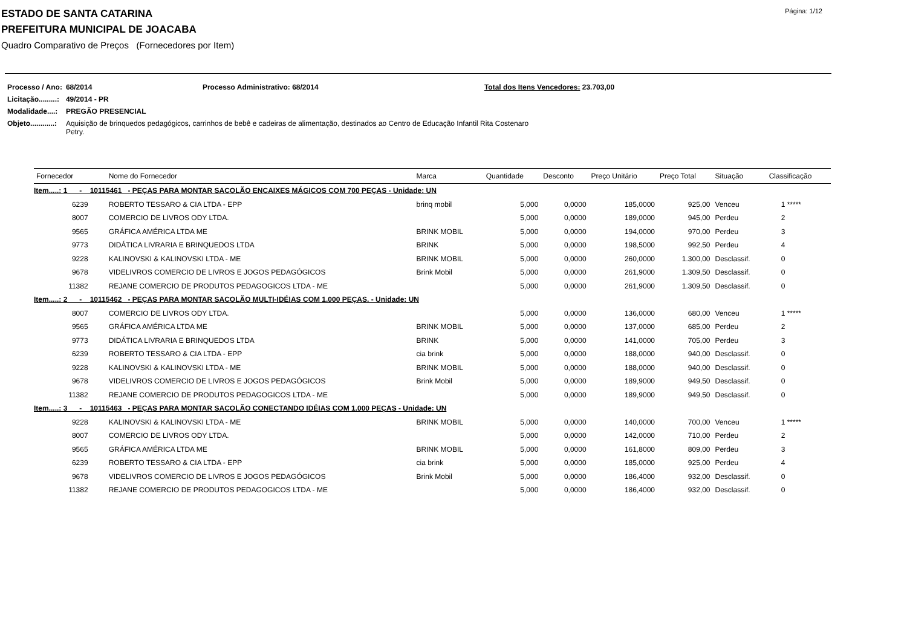Página: 1/12
ESTADO DE SANTA CATARINA
PREFEITURA MUNICIPAL DE JOACABA
Quadro Comparativo de Preços (Fornecedores por Item)
| Processo / Ano: | 68/2014 | Processo Administrativo: 68/2014 | Total dos Itens Vencedores: 23.703,00 |
| Licitação.........: | 49/2014 - PR | | |
| Modalidade....: | PREGÃO PRESENCIAL | | |
| Objeto............: | Aquisição de brinquedos pedagógicos, carrinhos de bebê e cadeiras de alimentação, destinados ao Centro de Educação Infantil Rita Costenaro Petry. | | |
| Fornecedor | Nome do Fornecedor | Marca | Quantidade | Desconto | Preço Unitário | Preço Total | Situação | Classificação |
| --- | --- | --- | --- | --- | --- | --- | --- | --- |
| Item.....: 1 - 10115461 - PEÇAS PARA MONTAR SACOLÃO ENCAIXES MÁGICOS COM 700 PEÇAS - Unidade: UN | | | | | | | | |
| 6239 | ROBERTO TESSARO & CIA LTDA - EPP | brinq mobil | 5,000 | 0,0000 | 185,0000 | 925,00 | Venceu | 1 ***** |
| 8007 | COMERCIO DE LIVROS ODY LTDA. | | 5,000 | 0,0000 | 189,0000 | 945,00 | Perdeu | 2 |
| 9565 | GRÁFICA AMÉRICA LTDA ME | BRINK MOBIL | 5,000 | 0,0000 | 194,0000 | 970,00 | Perdeu | 3 |
| 9773 | DIDÁTICA LIVRARIA E BRINQUEDOS LTDA | BRINK | 5,000 | 0,0000 | 198,5000 | 992,50 | Perdeu | 4 |
| 9228 | KALINOVSKI & KALINOVSKI LTDA - ME | BRINK MOBIL | 5,000 | 0,0000 | 260,0000 | 1.300,00 | Desclassif. | 0 |
| 9678 | VIDELIVROS COMERCIO DE LIVROS E JOGOS PEDAGÓGICOS | Brink Mobil | 5,000 | 0,0000 | 261,9000 | 1.309,50 | Desclassif. | 0 |
| 11382 | REJANE COMERCIO DE PRODUTOS PEDAGOGICOS LTDA - ME | | 5,000 | 0,0000 | 261,9000 | 1.309,50 | Desclassif. | 0 |
| Item.....: 2 - 10115462 - PEÇAS PARA MONTAR SACOLÃO MULTI-IDÉIAS COM 1.000 PEÇAS. - Unidade: UN | | | | | | | | |
| 8007 | COMERCIO DE LIVROS ODY LTDA. | | 5,000 | 0,0000 | 136,0000 | 680,00 | Venceu | 1 ***** |
| 9565 | GRÁFICA AMÉRICA LTDA ME | BRINK MOBIL | 5,000 | 0,0000 | 137,0000 | 685,00 | Perdeu | 2 |
| 9773 | DIDÁTICA LIVRARIA E BRINQUEDOS LTDA | BRINK | 5,000 | 0,0000 | 141,0000 | 705,00 | Perdeu | 3 |
| 6239 | ROBERTO TESSARO & CIA LTDA - EPP | cia brink | 5,000 | 0,0000 | 188,0000 | 940,00 | Desclassif. | 0 |
| 9228 | KALINOVSKI & KALINOVSKI LTDA - ME | BRINK MOBIL | 5,000 | 0,0000 | 188,0000 | 940,00 | Desclassif. | 0 |
| 9678 | VIDELIVROS COMERCIO DE LIVROS E JOGOS PEDAGÓGICOS | Brink Mobil | 5,000 | 0,0000 | 189,9000 | 949,50 | Desclassif. | 0 |
| 11382 | REJANE COMERCIO DE PRODUTOS PEDAGOGICOS LTDA - ME | | 5,000 | 0,0000 | 189,9000 | 949,50 | Desclassif. | 0 |
| Item.....: 3 - 10115463 - PEÇAS PARA MONTAR SACOLÃO CONECTANDO IDÉIAS COM 1.000 PEÇAS - Unidade: UN | | | | | | | | |
| 9228 | KALINOVSKI & KALINOVSKI LTDA - ME | BRINK MOBIL | 5,000 | 0,0000 | 140,0000 | 700,00 | Venceu | 1 ***** |
| 8007 | COMERCIO DE LIVROS ODY LTDA. | | 5,000 | 0,0000 | 142,0000 | 710,00 | Perdeu | 2 |
| 9565 | GRÁFICA AMÉRICA LTDA ME | BRINK MOBIL | 5,000 | 0,0000 | 161,8000 | 809,00 | Perdeu | 3 |
| 6239 | ROBERTO TESSARO & CIA LTDA - EPP | cia brink | 5,000 | 0,0000 | 185,0000 | 925,00 | Perdeu | 4 |
| 9678 | VIDELIVROS COMERCIO DE LIVROS E JOGOS PEDAGÓGICOS | Brink Mobil | 5,000 | 0,0000 | 186,4000 | 932,00 | Desclassif. | 0 |
| 11382 | REJANE COMERCIO DE PRODUTOS PEDAGOGICOS LTDA - ME | | 5,000 | 0,0000 | 186,4000 | 932,00 | Desclassif. | 0 |